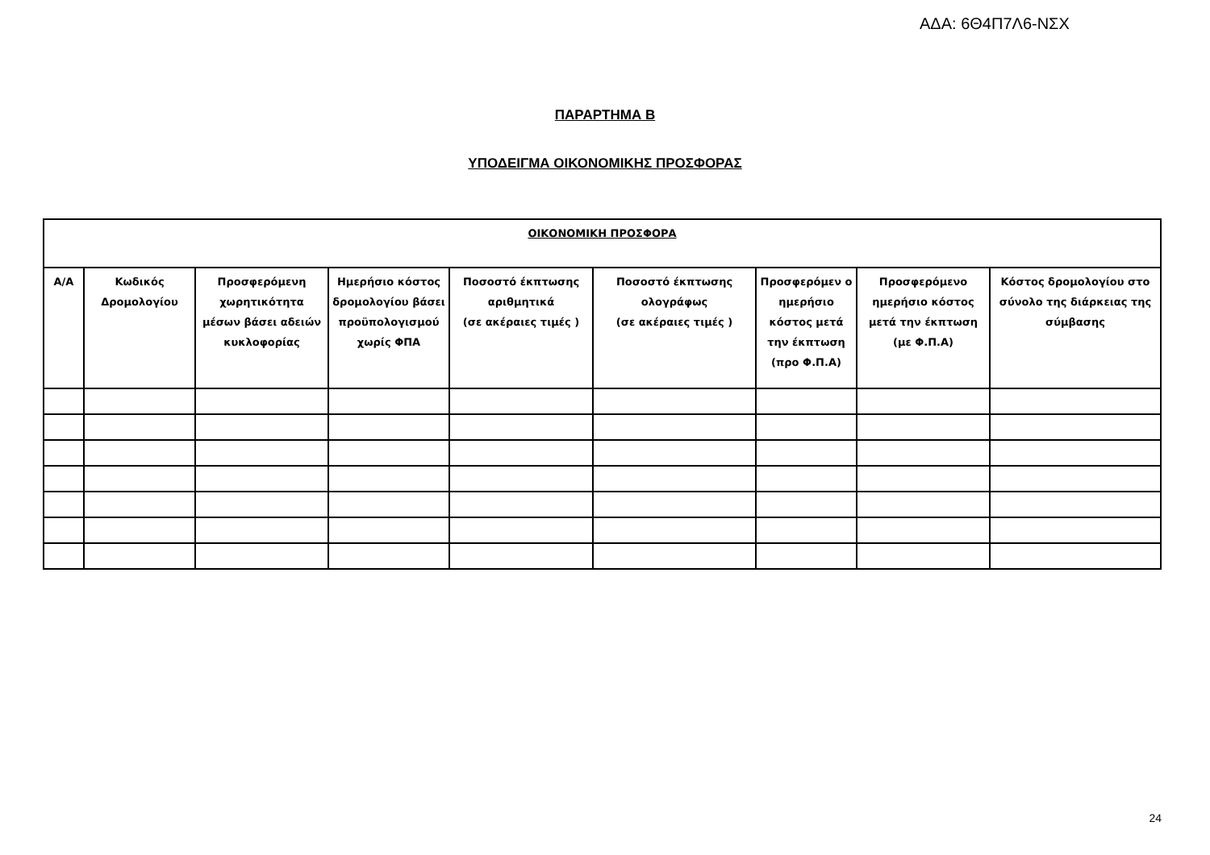ΑΔΑ: 6Θ4Π7Λ6-ΝΣΧ
ΠΑΡΑΡΤΗΜΑ Β
ΥΠΟΔΕΙΓΜΑ ΟΙΚΟΝΟΜΙΚΗΣ ΠΡΟΣΦΟΡΑΣ
| ΟΙΚΟΝΟΜΙΚΗ ΠΡΟΣΦΟΡΑ | | | | | | | | |
| --- | --- | --- | --- | --- | --- | --- | --- | --- |
| Α/Α | Κωδικός Δρομολογίου | Προσφερόμενη χωρητικότητα μέσων βάσει αδειών κυκλοφορίας | Ημερήσιο κόστος δρομολογίου βάσει προϋπολογισμού χωρίς ΦΠΑ | Ποσοστό έκπτωσης αριθμητικά (σε ακέραιες τιμές ) | Ποσοστό έκπτωσης ολογράφως (σε ακέραιες τιμές ) | Προσφερόμεν ο ημερήσιο κόστος μετά την έκπτωση (προ Φ.Π.Α) | Προσφερόμενο ημερήσιο κόστος μετά την έκπτωση (με Φ.Π.Α) | Κόστος δρομολογίου στο σύνολο της διάρκειας της σύμβασης |
24